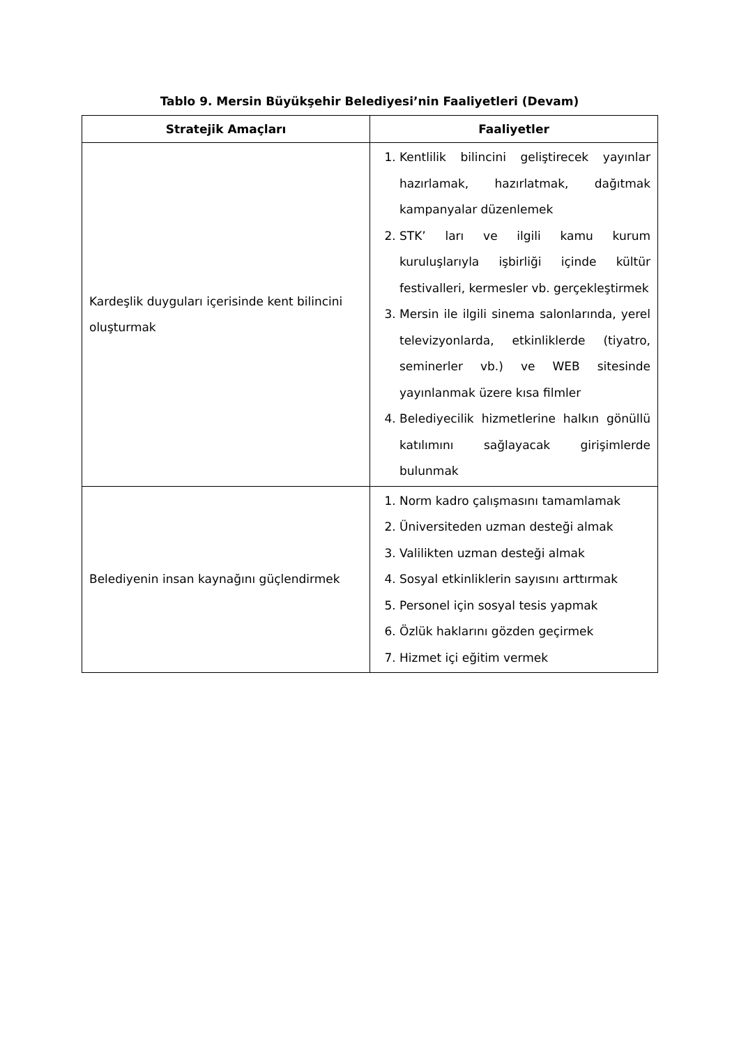Tablo 9. Mersin Büyükşehir Belediyesi’nin Faaliyetleri (Devam)
| Stratejik Amaçları | Faaliyetler |
| --- | --- |
| Kardeşlik duyguları içerisinde kent bilincini oluşturmak | 1. Kentlilik bilincini geliştirecek yayınlar hazırlamak, hazırlatmak, dağıtmak kampanyalar düzenlemek 2. STK’ ları ve ilgili kamu kurum kuruluşlarıyla işbirliği içinde kültür festivalleri, kermesler vb. gerçekleştirmek 3. Mersin ile ilgili sinema salonlarında, yerel televizyonlarda, etkinliklerde (tiyatro, seminerler vb.) ve WEB sitesinde yayınlanmak üzere kısa filmler 4. Belediyecilik hizmetlerine halkın gönüllü katılımını sağlayacak girişimlerde bulunmak |
| Belediyenin insan kaynağını güçlendirmek | 1. Norm kadro çalışmasını tamamlamak 2. Üniversiteden uzman desteği almak 3. Valilikten uzman desteği almak 4. Sosyal etkinliklerin sayısını arttırmak 5. Personel için sosyal tesis yapmak 6. Özlük haklarını gözden geçirmek 7. Hizmet içi eğitim vermek |